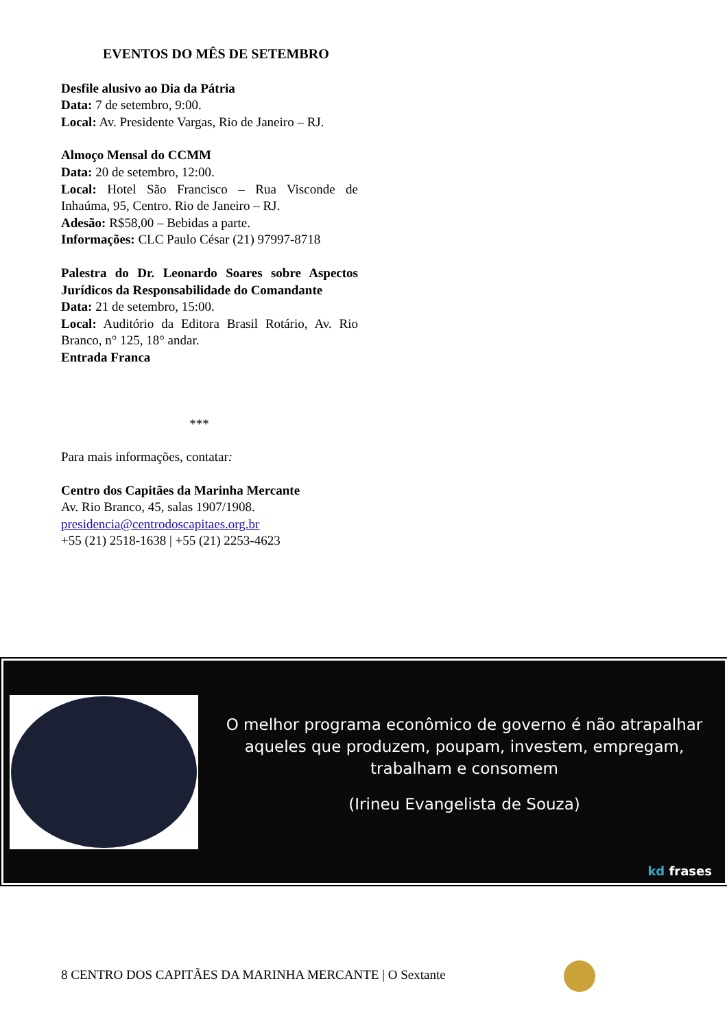EVENTOS DO MÊS DE SETEMBRO
Desfile alusivo ao Dia da Pátria
Data: 7 de setembro, 9:00.
Local: Av. Presidente Vargas, Rio de Janeiro – RJ.
Almoço Mensal do CCMM
Data: 20 de setembro, 12:00.
Local: Hotel São Francisco – Rua Visconde de Inhaúma, 95, Centro. Rio de Janeiro – RJ.
Adesão: R$58,00 – Bebidas a parte.
Informações: CLC Paulo César (21) 97997-8718
Palestra do Dr. Leonardo Soares sobre Aspectos Jurídicos da Responsabilidade do Comandante
Data: 21 de setembro, 15:00.
Local: Auditório da Editora Brasil Rotário, Av. Rio Branco, n° 125, 18° andar.
Entrada Franca
***
Para mais informações, contatar:
Centro dos Capitães da Marinha Mercante
Av. Rio Branco, 45, salas 1907/1908.
presidencia@centrodoscapitaes.org.br
+55 (21) 2518-1638 | +55 (21) 2253-4623
O melhor programa econômico de governo é não atrapalhar aqueles que produzem, poupam, investem, empregam, trabalham e consomem
(Irineu Evangelista de Souza)
kd frases
8 CENTRO DOS CAPITÃES DA MARINHA MERCANTE | O Sextante